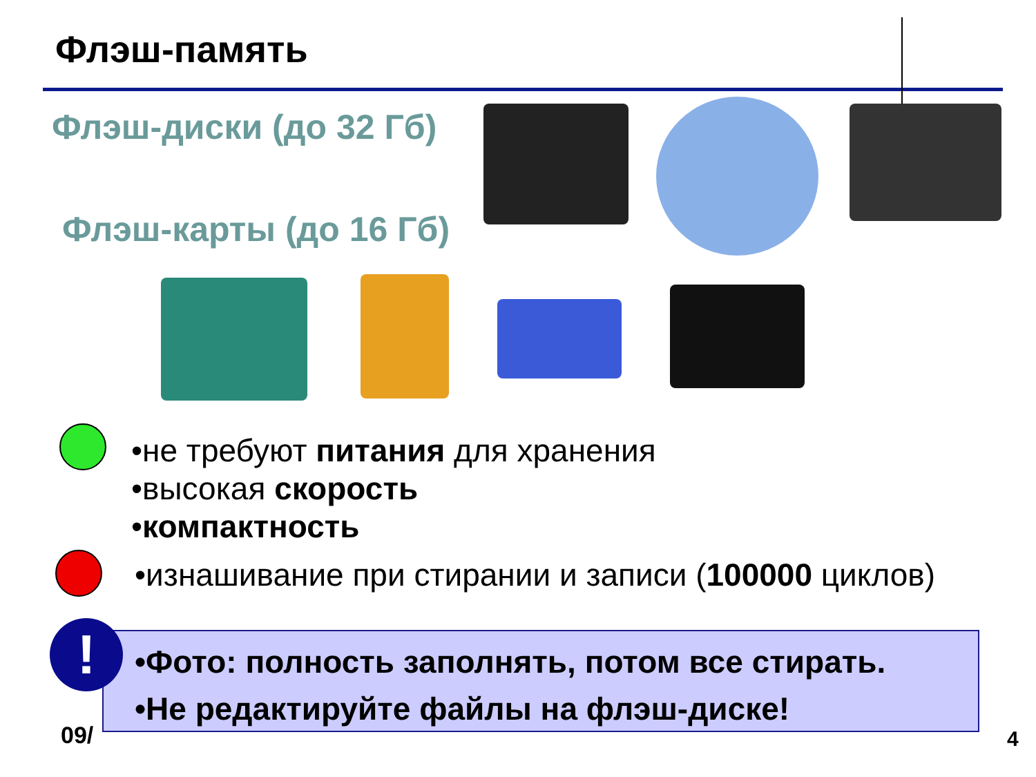Флэш-память
Флэш-диски (до 32 Гб)
Флэш-карты (до 16 Гб)
•не требуют питания для хранения
•высокая скорость
•компактность
•изнашивание при стирании и записи (100000 циклов)
09/
•Фото: полность заполнять, потом все стирать.
•Не редактируйте файлы на флэш-диске!
!
4